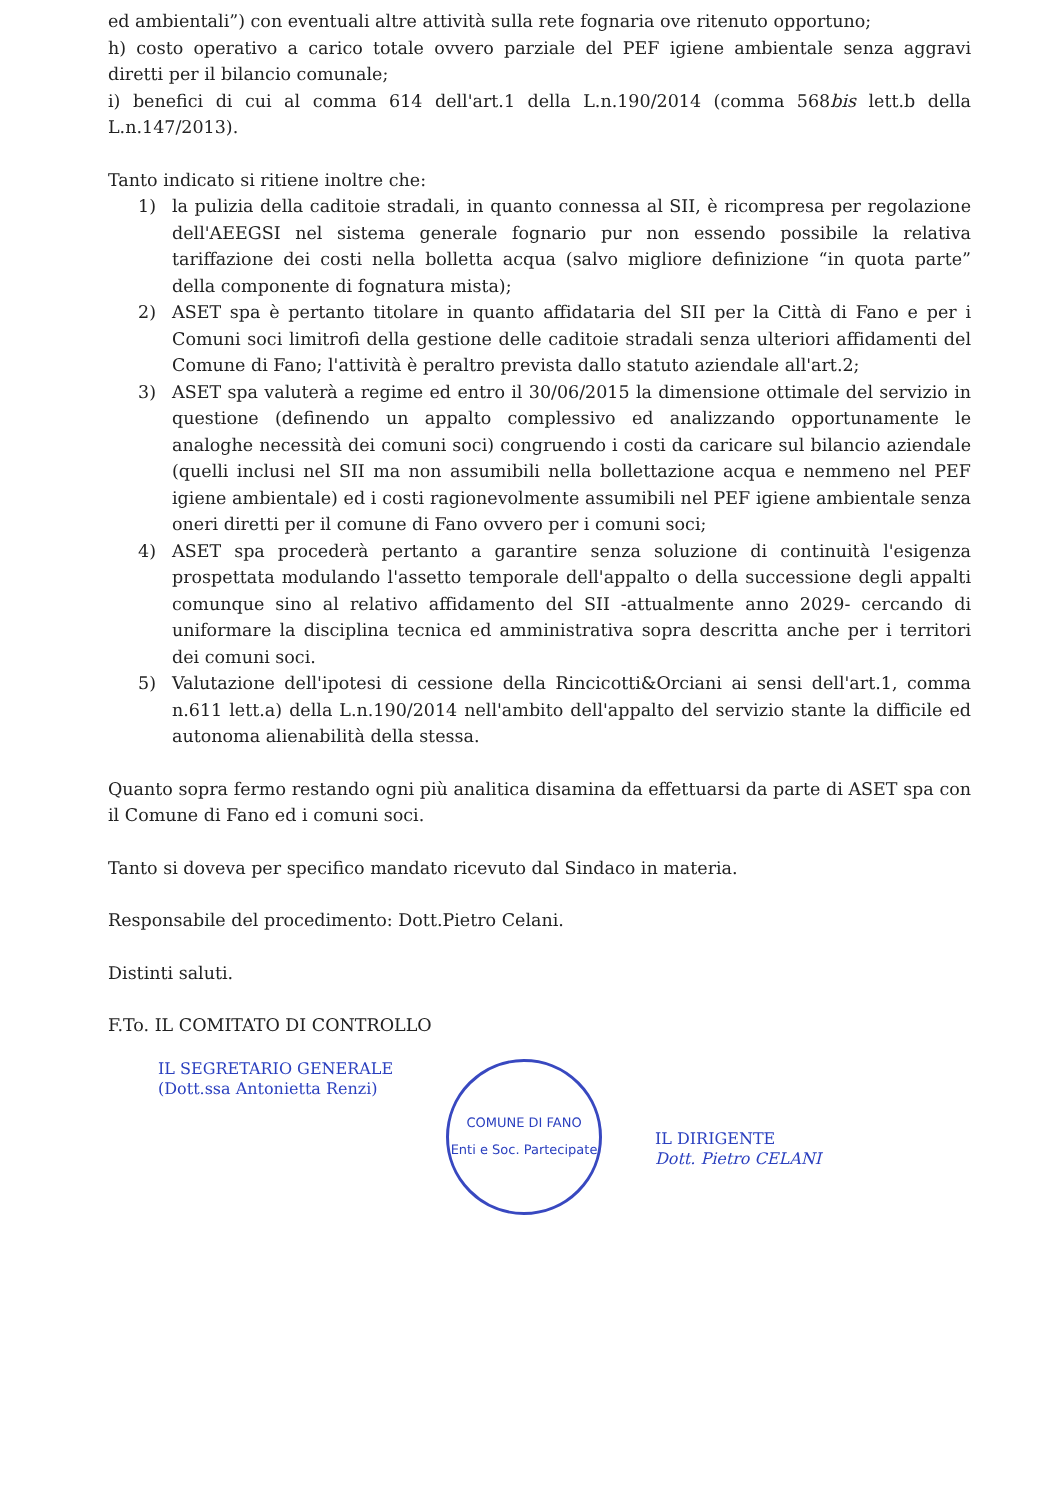ed ambientali”) con eventuali altre attività sulla rete fognaria ove ritenuto opportuno;
h) costo operativo a carico totale ovvero parziale del PEF igiene ambientale senza aggravi diretti per il bilancio comunale;
i) benefici di cui al comma 614 dell'art.1 della L.n.190/2014 (comma 568bis lett.b della L.n.147/2013).
Tanto indicato si ritiene inoltre che:
1) la pulizia della caditoie stradali, in quanto connessa al SII, è ricompresa per regolazione dell'AEEGSI nel sistema generale fognario pur non essendo possibile la relativa tariffazione dei costi nella bolletta acqua (salvo migliore definizione “in quota parte” della componente di fognatura mista);
2) ASET spa è pertanto titolare in quanto affidataria del SII per la Città di Fano e per i Comuni soci limitrofi della gestione delle caditoie stradali senza ulteriori affidamenti del Comune di Fano; l'attività è peraltro prevista dallo statuto aziendale all'art.2;
3) ASET spa valuterà a regime ed entro il 30/06/2015 la dimensione ottimale del servizio in questione (definendo un appalto complessivo ed analizzando opportunamente le analoghe necessità dei comuni soci) congruendo i costi da caricare sul bilancio aziendale (quelli inclusi nel SII ma non assumibili nella bollettazione acqua e nemmeno nel PEF igiene ambientale) ed i costi ragionevolmente assumibili nel PEF igiene ambientale senza oneri diretti per il comune di Fano ovvero per i comuni soci;
4) ASET spa procederà pertanto a garantire senza soluzione di continuità l'esigenza prospettata modulando l'assetto temporale dell'appalto o della successione degli appalti comunque sino al relativo affidamento del SII -attualmente anno 2029- cercando di uniformare la disciplina tecnica ed amministrativa sopra descritta anche per i territori dei comuni soci.
5) Valutazione dell'ipotesi di cessione della Rincicotti&Orciani ai sensi dell'art.1, comma n.611 lett.a) della L.n.190/2014 nell'ambito dell'appalto del servizio stante la difficile ed autonoma alienabilità della stessa.
Quanto sopra fermo restando ogni più analitica disamina da effettuarsi da parte di ASET spa con il Comune di Fano ed i comuni soci.
Tanto si doveva per specifico mandato ricevuto dal Sindaco in materia.
Responsabile del procedimento: Dott.Pietro Celani.
Distinti saluti.
F.To. IL COMITATO DI CONTROLLO
IL SEGRETARIO GENERALE
(Dott.ssa Antonietta Renzi)
COMUNE DI FANO
Enti e Soc. Partecipate
IL DIRIGENTE
Dott. Pietro CELANI